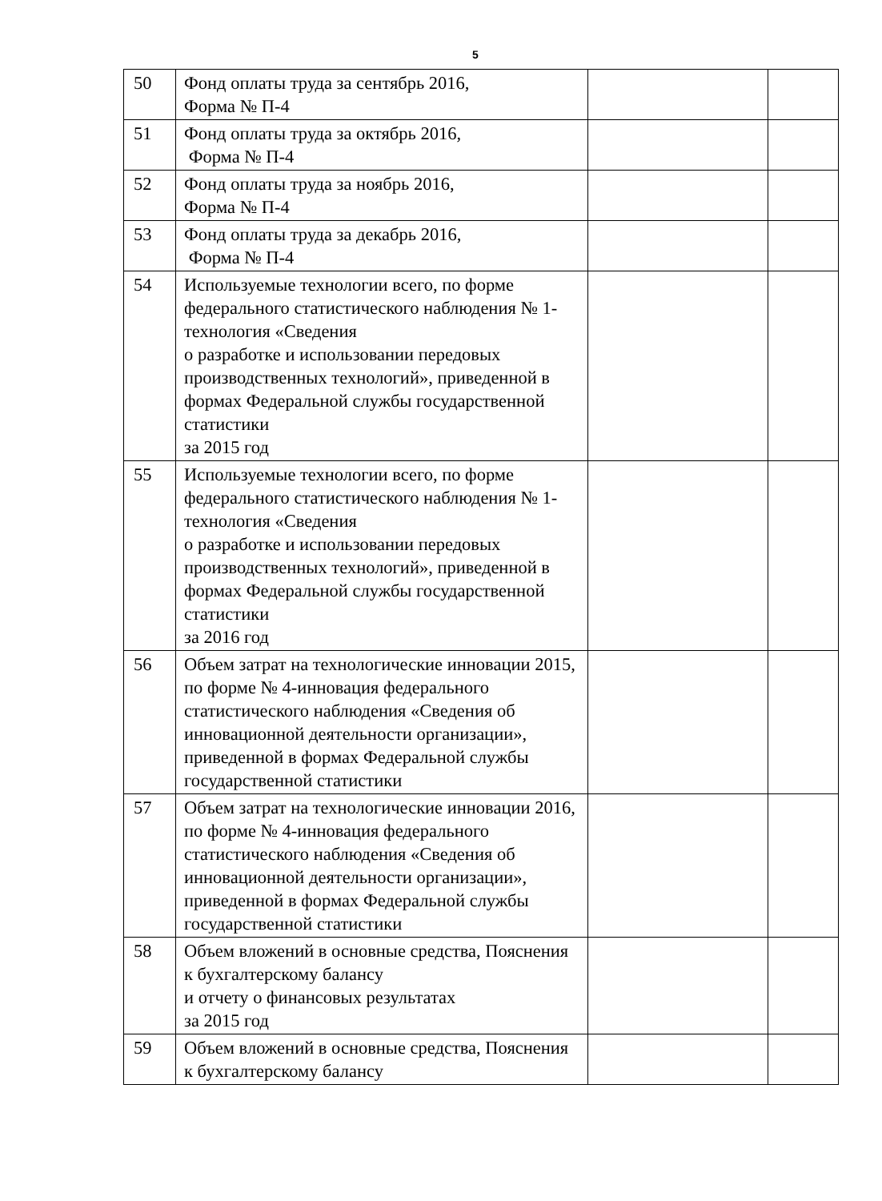5
| 50 | Фонд оплаты труда за сентябрь 2016, Форма № П-4 | | |
| 51 | Фонд оплаты труда за октябрь 2016, Форма № П-4 | | |
| 52 | Фонд оплаты труда за ноябрь 2016, Форма № П-4 | | |
| 53 | Фонд оплаты труда за декабрь 2016, Форма № П-4 | | |
| 54 | Используемые технологии всего, по форме федерального статистического наблюдения № 1-технология «Сведения о разработке и использовании передовых производственных технологий», приведенной в формах Федеральной службы государственной статистики за 2015 год | | |
| 55 | Используемые технологии всего, по форме федерального статистического наблюдения № 1-технология «Сведения о разработке и использовании передовых производственных технологий», приведенной в формах Федеральной службы государственной статистики за 2016 год | | |
| 56 | Объем затрат на технологические инновации 2015, по форме № 4-инновация федерального статистического наблюдения «Сведения об инновационной деятельности организации», приведенной в формах Федеральной службы государственной статистики | | |
| 57 | Объем затрат на технологические инновации 2016, по форме № 4-инновация федерального статистического наблюдения «Сведения об инновационной деятельности организации», приведенной в формах Федеральной службы государственной статистики | | |
| 58 | Объем вложений в основные средства, Пояснения к бухгалтерскому балансу и отчету о финансовых результатах за 2015 год | | |
| 59 | Объем вложений в основные средства, Пояснения к бухгалтерскому балансу | | |